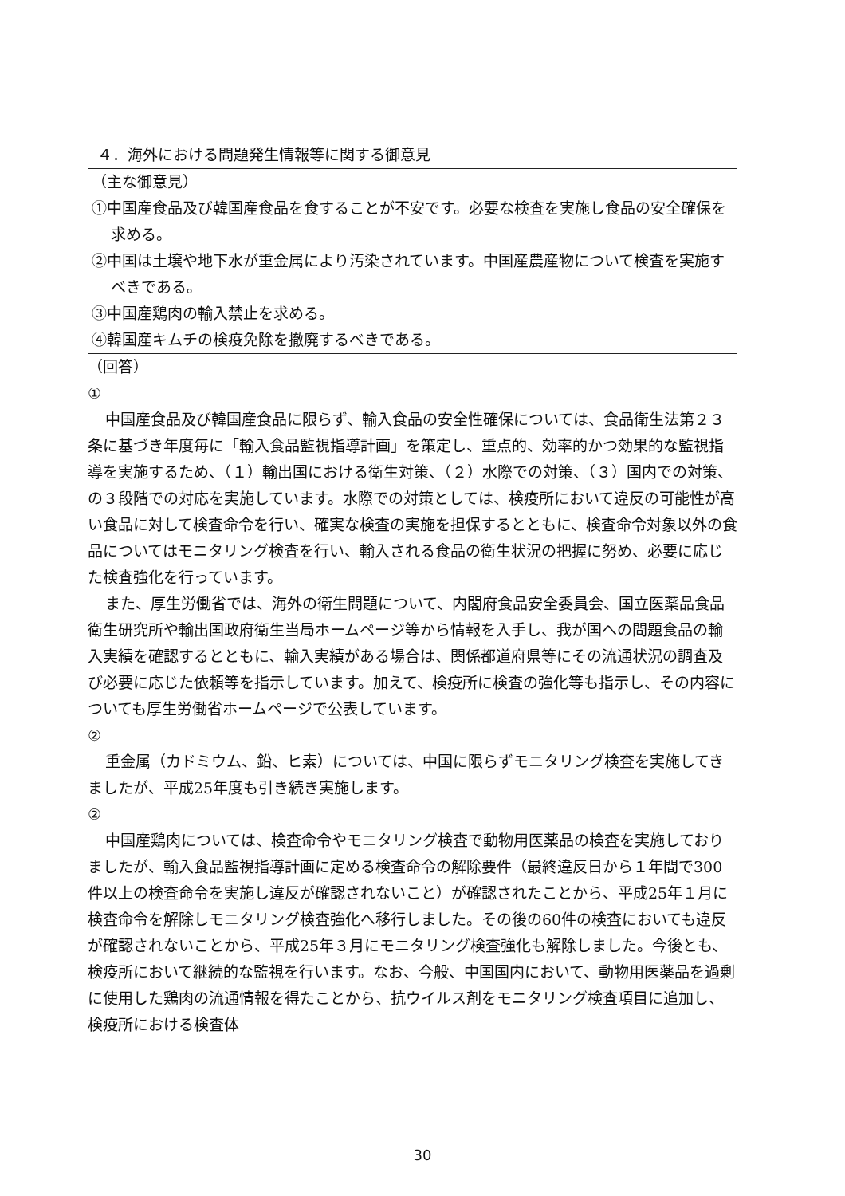４．海外における問題発生情報等に関する御意見
（主な御意見）
①中国産食品及び韓国産食品を食することが不安です。必要な検査を実施し食品の安全確保を求める。
②中国は土壌や地下水が重金属により汚染されています。中国産農産物について検査を実施すべきである。
③中国産鶏肉の輸入禁止を求める。
④韓国産キムチの検疫免除を撤廃するべきである。
（回答）
①
中国産食品及び韓国産食品に限らず、輸入食品の安全性確保については、食品衛生法第２３条に基づき年度毎に「輸入食品監視指導計画」を策定し、重点的、効率的かつ効果的な監視指導を実施するため、（１）輸出国における衛生対策、（２）水際での対策、（３）国内での対策、の３段階での対応を実施しています。水際での対策としては、検疫所において違反の可能性が高い食品に対して検査命令を行い、確実な検査の実施を担保するとともに、検査命令対象以外の食品についてはモニタリング検査を行い、輸入される食品の衛生状況の把握に努め、必要に応じた検査強化を行っています。
また、厚生労働省では、海外の衛生問題について、内閣府食品安全委員会、国立医薬品食品衛生研究所や輸出国政府衛生当局ホームページ等から情報を入手し、我が国への問題食品の輸入実績を確認するとともに、輸入実績がある場合は、関係都道府県等にその流通状況の調査及び必要に応じた依頼等を指示しています。加えて、検疫所に検査の強化等も指示し、その内容についても厚生労働省ホームページで公表しています。
②
重金属（カドミウム、鉛、ヒ素）については、中国に限らずモニタリング検査を実施してきましたが、平成25年度も引き続き実施します。
②
中国産鶏肉については、検査命令やモニタリング検査で動物用医薬品の検査を実施しておりましたが、輸入食品監視指導計画に定める検査命令の解除要件（最終違反日から１年間で300件以上の検査命令を実施し違反が確認されないこと）が確認されたことから、平成25年１月に検査命令を解除しモニタリング検査強化へ移行しました。その後の60件の検査においても違反が確認されないことから、平成25年３月にモニタリング検査強化も解除しました。今後とも、検疫所において継続的な監視を行います。なお、今般、中国国内において、動物用医薬品を過剰に使用した鶏肉の流通情報を得たことから、抗ウイルス剤をモニタリング検査項目に追加し、検疫所における検査体
30